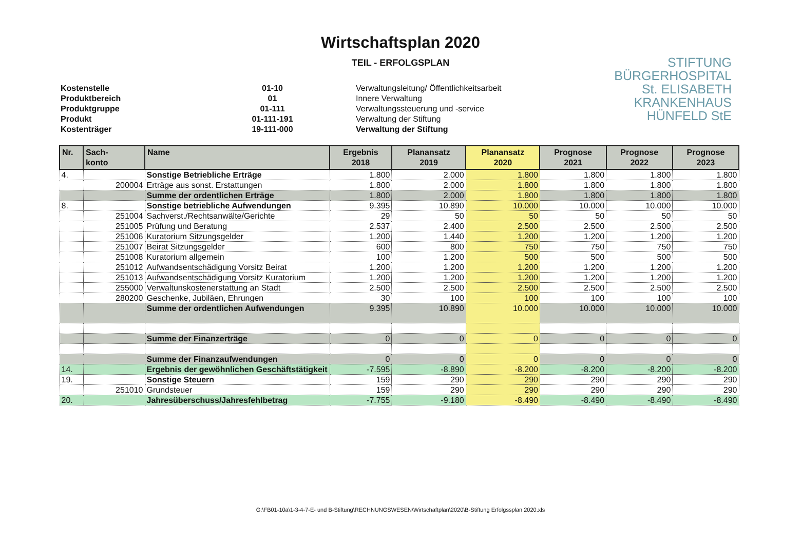Wirtschaftsplan 2020
TEIL - ERFOLGSPLAN
STIFTUNG
BÜRGERHOSPITAL
St. ELISABETH
KRANKENHAUS
HÜNFELD StE
| Kostenstelle | 01-10 | Verwaltungsleitung/ Öffentlichkeitsarbeit |
| Produktbereich | 01 | Innere Verwaltung |
| Produktgruppe | 01-111 | Verwaltungssteuerung und -service |
| Produkt | 01-111-191 | Verwaltung der Stiftung |
| Kostenträger | 19-111-000 | Verwaltung der Stiftung |
| Nr. | Sach- konto | Name | Ergebnis 2018 | Planansatz 2019 | Planansatz 2020 | Prognose 2021 | Prognose 2022 | Prognose 2023 |
| --- | --- | --- | --- | --- | --- | --- | --- | --- |
| 4. | | Sonstige Betriebliche Erträge | 1.800 | 2.000 | 1.800 | 1.800 | 1.800 | 1.800 |
| | 200004 | Erträge aus sonst. Erstattungen | 1.800 | 2.000 | 1.800 | 1.800 | 1.800 | 1.800 |
| | | Summe der ordentlichen Erträge | 1.800 | 2.000 | 1.800 | 1.800 | 1.800 | 1.800 |
| 8. | | Sonstige betriebliche Aufwendungen | 9.395 | 10.890 | 10.000 | 10.000 | 10.000 | 10.000 |
| | 251004 | Sachverst./Rechtsanwälte/Gerichte | 29 | 50 | 50 | 50 | 50 | 50 |
| | 251005 | Prüfung und Beratung | 2.537 | 2.400 | 2.500 | 2.500 | 2.500 | 2.500 |
| | 251006 | Kuratorium Sitzungsgelder | 1.200 | 1.440 | 1.200 | 1.200 | 1.200 | 1.200 |
| | 251007 | Beirat Sitzungsgelder | 600 | 800 | 750 | 750 | 750 | 750 |
| | 251008 | Kuratorium allgemein | 100 | 1.200 | 500 | 500 | 500 | 500 |
| | 251012 | Aufwandsentschädigung Vorsitz Beirat | 1.200 | 1.200 | 1.200 | 1.200 | 1.200 | 1.200 |
| | 251013 | Aufwandsentschädigung Vorsitz Kuratorium | 1.200 | 1.200 | 1.200 | 1.200 | 1.200 | 1.200 |
| | 255000 | Verwaltunskostenerstattung an Stadt | 2.500 | 2.500 | 2.500 | 2.500 | 2.500 | 2.500 |
| | 280200 | Geschenke, Jubiläen, Ehrungen | 30 | 100 | 100 | 100 | 100 | 100 |
| | | Summe der ordentlichen Aufwendungen | 9.395 | 10.890 | 10.000 | 10.000 | 10.000 | 10.000 |
| | | Summe der Finanzerträge | 0 | 0 | 0 | 0 | 0 | 0 |
| | | Summe der Finanzaufwendungen | 0 | 0 | 0 | 0 | 0 | 0 |
| 14. | | Ergebnis der gewöhnlichen Geschäftstätigkeit | -7.595 | -8.890 | -8.200 | -8.200 | -8.200 | -8.200 |
| 19. | | Sonstige Steuern | 159 | 290 | 290 | 290 | 290 | 290 |
| | 251010 | Grundsteuer | 159 | 290 | 290 | 290 | 290 | 290 |
| 20. | | Jahresüberschuss/Jahresfehlbetrag | -7.755 | -9.180 | -8.490 | -8.490 | -8.490 | -8.490 |
G:\FB01-10a\1-3-4-7-E- und B-Stiftung\RECHNUNGSWESEN\Wirtschaftplan\2020\B-Stiftung Erfolgssplan 2020.xls